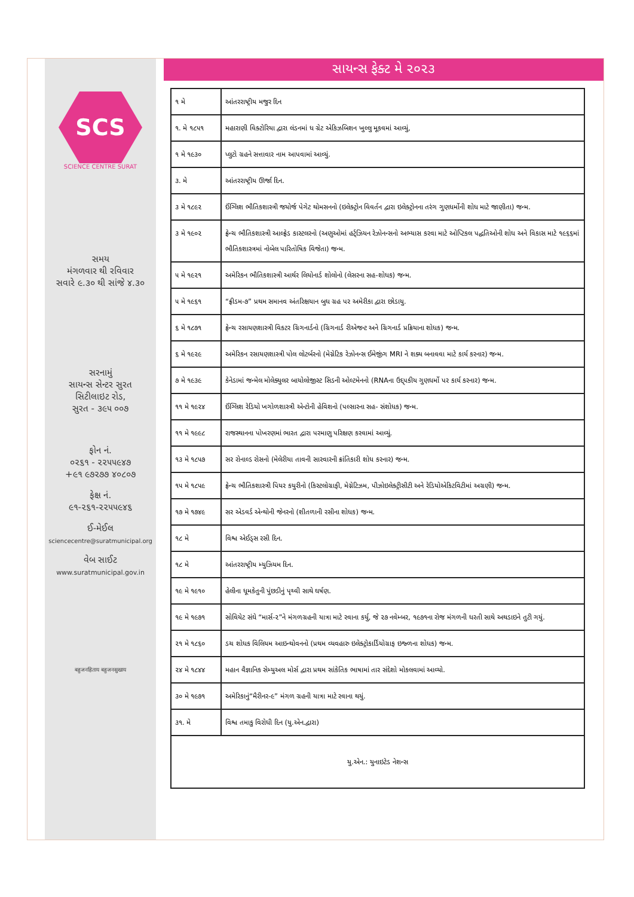SCS
SCIENCE CENTRE SURAT
સમય
મંગળવાર થી રવિવાર
સવારે ૯.૩૦ થી સાંજે ૪.૩૦
સરનામું
સાયન્સ સેન્ટર સુરત
સિટીલાઇટ રોડ,
સુરત - ૩૯૫ ૦૦૭
ફોન નં.
૦૨૬૧ - ૨૨૫૫૯૪૭
+૯૧ ૯૭૨૭૭ ૪૦૮૦૭
ફેક્ષ નં.
૯૧-૨૬૧-૨૨૫૫૯૪૬
ઈ-મેઈલ
sciencecentre@suratmunicipal.org
વેબ સાઈટ
www.suratmunicipal.gov.in
बहुजनहिताय बहुजनसुखाय
સાયન્સ ફેક્ટ મે ૨૦૨૩
| ૧ મે | આંતરરાષ્ટ્રીય મજુર દિન |
| ૧. મે ૧૮૫૧ | મહારાણી વિક્ટોરિયા દ્વારા લંડનમાં ધ ગ્રેટ એકિઝબિશન ખુલ્લુ મૂકવમાં આવ્યું, |
| ૧ મે ૧૯૩૦ | પ્લુટો ગ્રહને સત્તાવાર નામ આપવામાં આવ્યું. |
| ૩. મે | આંતરરાષ્ટ્રીય ઊર્જા દિન. |
| ૩ મે ૧૮૯૨ | ઈંગ્લિશ ભૌતિકશાસ્ત્રી જયોર્જ પેગેટ થોમસનનો (ઇલેક્ટ્રોન વિવર્તન દ્વારા ઇલેક્ટ્રોનના તરંગ ગુણધર્મોની શોધ માટે જાણીતા) જન્મ. |
| ૩ મે ૧૯૦૨ | ફ્રેન્ચ ભૌતિકશાસ્ત્રી આલ્ફ્રેડ કાસ્ટલરનો (અણુઓમાં હર્ટ્ઝિયન રેઝોનન્સનો અભ્યાસ કરવા માટે ઓપ્ટિકલ પદ્ધતિઓની શોધ અને વિકાસ માટે ૧૯૬૬માં ભૌતિકશાસ્ત્રમાં નોબેલ પારિતોષિક વિજેતા) જન્મ. |
| ૫ મે ૧૯૨૧ | અમેરિકન ભૌતિકશાસ્ત્રી આર્થર લિયોનાર્ડ શોલોનો (લેસરના સહ-શોધક) જન્મ. |
| ૫ મે ૧૯૬૧ | “ફ્રીડમ-૭” પ્રથમ સમાનવ અંતરિક્ષયાન બુધ ગ્રહ પર અમેરીકા દ્વારા છોડાયુ. |
| ૬ મે ૧૮૭૧ | ફ્રેન્ચ રસાયણશાસ્ત્રી વિકટર ગ્રિગનાર્ડનો (ગ્રિગનાર્ડ રીએજન્ટ અને ગ્રિગનાર્ડ પ્રક્રિયાના શોધક) જન્મ. |
| ૬ મે ૧૯૨૯ | અમેરિકન રસાયણશાસ્ત્રી પોલ લોટર્બરનો (મેગ્નેટિક રેઝોનન્સ ઈમેજીંગ MRI ને શક્ય બનાવવા માટે કાર્ય કરનાર) જન્મ. |
| ૭ મે ૧૯૩૯ | કેનેડામાં જન્મેલ મોલેક્યુલર બાયોલોજીસ્ટ સિડની ઓલ્ટમેનનો (RNAના ઉદ્દ્પકીય ગુણધર્મો પર કાર્ય કરનાર) જન્મ. |
| ૧૧ મે ૧૯૨૪ | ઈંગ્લિશ રેડિયો ખગોળશાસ્ત્રી એન્ટોની હેવિશનો (પલ્સારના સહ- સંશોધક) જન્મ. |
| ૧૧ મે ૧૯૯૮ | રાજસ્થાનના પોખરણમાં ભારત દ્વારા પરમાણુ પરિક્ષણ કરવામાં આવ્યું. |
| ૧૩ મે ૧૮૫૭ | સર રોનાલ્ડ રોસનો (મેલેરીયા તાવની સારવારની ક્રાંતિકારી શોધ કરનાર) જન્મ. |
| ૧૫ મે ૧૮૫૯ | ફ્રેન્ચ ભૌતિકશાસ્ત્રી પિયર કયુરીનો (કિસ્ટલોગ્રાફી, મેગ્નેટિઝમ, પીઝોઇલેક્ટ્રીસીટી અને રેડિયોએકિટવિટીમાં અગ્રણી) જન્મ. |
| ૧૭ મે ૧૭૪૯ | સર એડવર્ડ એન્થોની જેનરનો (શીતળાની રસીના શોધક) જન્મ. |
| ૧૮ મે | વિશ્વ એઈડ્સ રસી દિન. |
| ૧૮ મે | આંતરરાષ્ટ્રીય મ્યુઝિયમ દિન. |
| ૧૯ મે ૧૯૧૦ | હેલીના ધૂમકેતુની પુંછડીનું પૃથ્વી સાથે ઘર્ષણ. |
| ૧૯ મે ૧૯૭૧ | સોવિયેટ સંઘે “માર્સ-૨”ને મંગળગ્રહની યાત્રા માટે રવાના કર્યુ, જે ૨૭ નવેમ્બર, ૧૯૭૧ના રોજ મંગળની ધરતી સાથે અથડાઇને તુટી ગયું. |
| ૨૧ મે ૧૮૬૦ | ડચ શોધક વિલિયમ આઇન્થોવનનો (પ્રથમ વ્યવહારુ ઇલેક્ટ્રોકાર્ડિયોગ્રાફ ઇજ્ળના શોધક) જન્મ. |
| ૨૪ મે ૧૮૪૪ | મહાન વૈજ્ઞાનિક સેમ્યુઅલ મોર્સ દ્વારા પ્રથમ સાંકેતિક ભાષામાં તાર સંદેશો મોકલવામાં આવ્યો. |
| ૩૦ મે ૧૯૭૧ | અમેરિકાનું“મૈરીનર-૯” મંગળ ગ્રહની યાત્રા માટે રવાના થયું. |
| ૩૧. મે | વિશ્વ તમાકુ વિરોધી દિન (યુ.એન.દ્વારા) |
| યુ.એન.: યુનાઇટેડ નેશન્સ | |